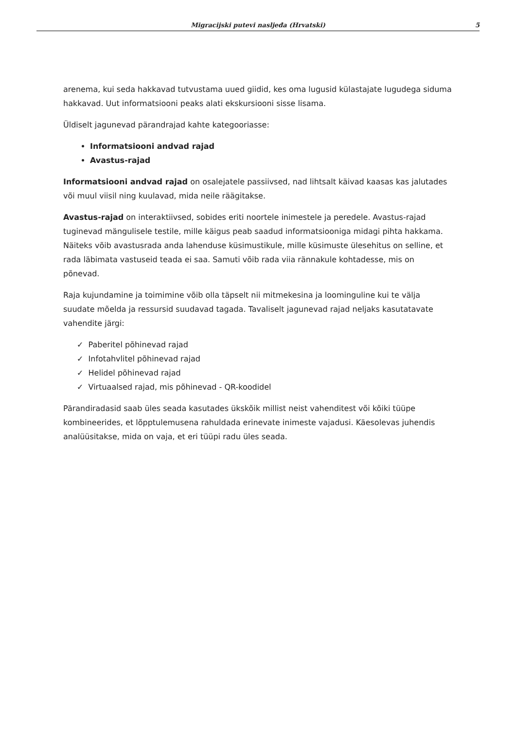Migracijski putevi nasljeđa (Hrvatski)
5
arenema, kui seda hakkavad tutvustama uued giidid, kes oma lugusid külastajate lugudega siduma hakkavad. Uut informatsiooni peaks alati ekskursiooni sisse lisama.
Üldiselt jagunevad pärandrajad kahte kategooriasse:
Informatsiooni andvad rajad
Avastus-rajad
Informatsiooni andvad rajad on osalejatele passiivsed, nad lihtsalt käivad kaasas kas jalutades või muul viisil ning kuulavad, mida neile räägitakse.
Avastus-rajad on interaktiivsed, sobides eriti noortele inimestele ja peredele. Avastus-rajad tuginevad mängulisele testile, mille käigus peab saadud informatsiooniga midagi pihta hakkama. Näiteks võib avastusrada anda lahenduse küsimustikule, mille küsimuste ülesehitus on selline, et rada läbimata vastuseid teada ei saa. Samuti võib rada viia rännakule kohtadesse, mis on põnevad.
Raja kujundamine ja toimimine võib olla täpselt nii mitmekesina ja loominguline kui te välja suudate mõelda ja ressursid suudavad tagada. Tavaliselt jagunevad rajad neljaks kasutatavate vahendite järgi:
✓ Paberitel põhinevad rajad
✓ Infotahvlitel põhinevad rajad
✓ Helidel põhinevad rajad
✓ Virtuaalsed rajad, mis põhinevad - QR-koodidel
Pärandiradasid saab üles seada kasutades ükskõik millist neist vahenditest või kõiki tüüpe kombineerides, et lõpptulemusena rahuldada erinevate inimeste vajadusi. Käesolevas juhendis analüüsitakse, mida on vaja, et eri tüüpi radu üles seada.